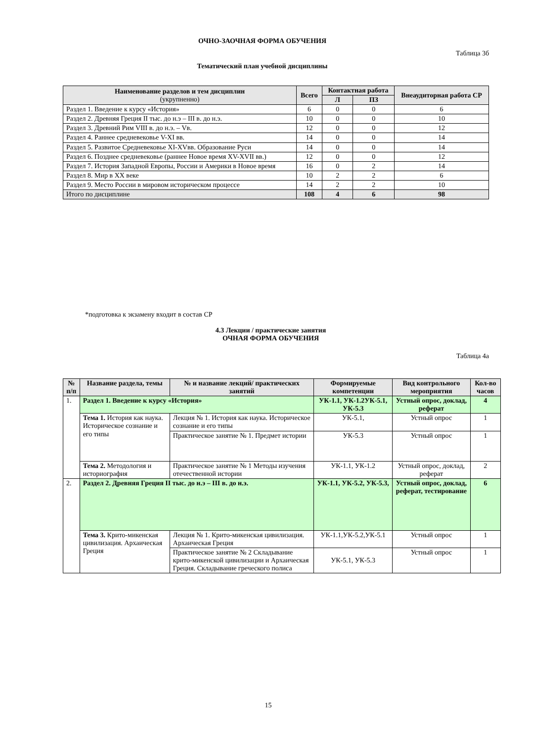ОЧНО-ЗАОЧНАЯ ФОРМА ОБУЧЕНИЯ
Таблица 3б
Тематический план учебной дисциплины
| Наименование разделов и тем дисциплин (укрупненно) | Всего | Контактная работа | | Внеаудиторная работа СР |
| --- | --- | --- | --- | --- |
| | | Л | ПЗ | |
| Раздел 1. Введение к курсу «История» | 6 | 0 | 0 | 6 |
| Раздел 2. Древняя Греция II тыс. до н.э – III в. до н.э. | 10 | 0 | 0 | 10 |
| Раздел 3. Древний Рим VIII в. до н.э. – Vв. | 12 | 0 | 0 | 12 |
| Раздел 4. Раннее средневековье V-XI вв. | 14 | 0 | 0 | 14 |
| Раздел 5. Развитое Средневековье XI-XVвв. Образование Руси | 14 | 0 | 0 | 14 |
| Раздел 6. Позднее средневековье (раннее Новое время XV-XVII вв.) | 12 | 0 | 0 | 12 |
| Раздел 7. История Западной Европы, России и Америки в Новое время | 16 | 0 | 2 | 14 |
| Раздел 8. Мир в XX веке | 10 | 2 | 2 | 6 |
| Раздел 9. Место России в мировом историческом процессе | 14 | 2 | 2 | 10 |
| Итого по дисциплине | 108 | 4 | 6 | 98 |
*подготовка к экзамену входит в состав СР
4.3 Лекции / практические занятия
ОЧНАЯ ФОРМА ОБУЧЕНИЯ
Таблица 4а
| № п/п | Название раздела, темы | № и название лекций/ практических занятий | Формируемые компетенции | Вид контрольного мероприятия | Кол-во часов |
| --- | --- | --- | --- | --- | --- |
| 1. | Раздел 1. Введение к курсу «История» | | УК-1.1, УК-1.2УК-5.1, УК-5.3 | Устный опрос, доклад, реферат | 4 |
| | Тема 1. История как наука. Историческое сознание и его типы | Лекция № 1. История как наука. Историческое сознание и его типы | УК-5.1, | Устный опрос | 1 |
| | | Практическое занятие № 1. Предмет истории | УК-5.3 | Устный опрос | 1 |
| | Тема 2. Методология и историография | Практическое занятие № 1 Методы изучения отечественной истории | УК-1.1, УК-1.2 | Устный опрос, доклад, реферат | 2 |
| 2. | Раздел 2. Древняя Греция II тыс. до н.э – III в. до н.э. | | УК-1.1, УК-5.2, УК-5.3, | Устный опрос, доклад, реферат, тестирование | 6 |
| | Тема 3. Крито-микенская цивилизация. Архаическая Греция | Лекция № 1. Крито-микенская цивилизация. Архаическая Греция | УК-1.1,УК-5.2,УК-5.1 | Устный опрос | 1 |
| | | Практическое занятие № 2 Складывание крито-микенской цивилизации и Архаическая Греция. Складывание греческого полиса | УК-5.1, УК-5.3 | Устный опрос | 1 |
15